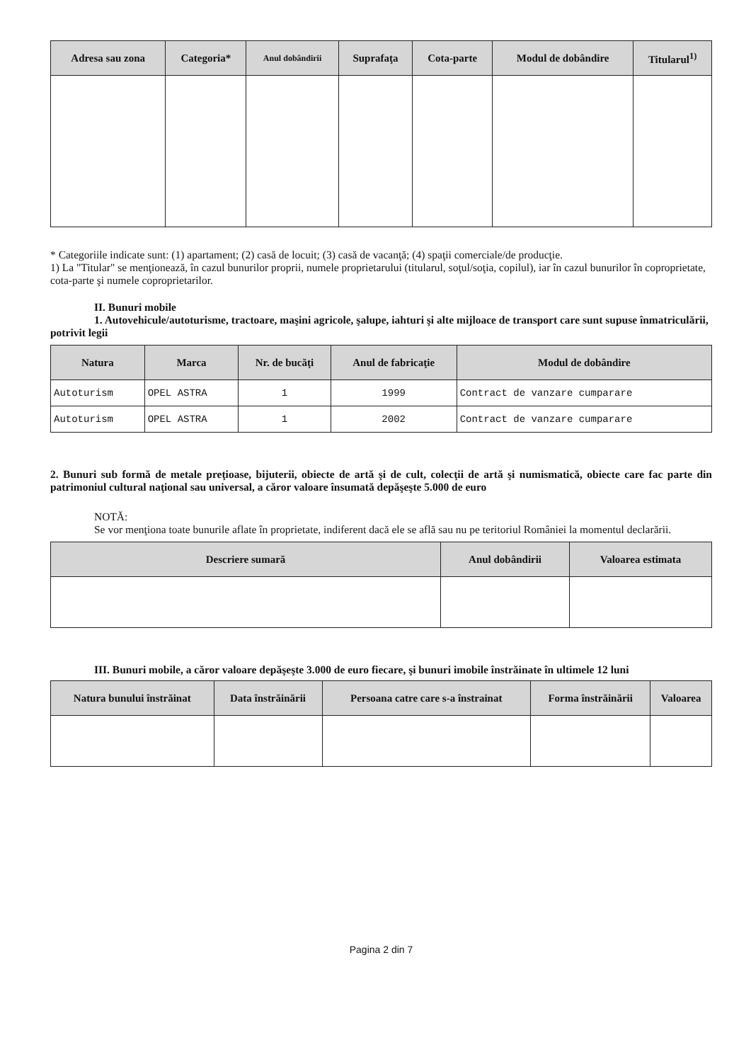| Adresa sau zona | Categoria* | Anul dobândirii | Suprafaţa | Cota-parte | Modul de dobândire | Titularul<sup>1)</sup> |
| --- | --- | --- | --- | --- | --- | --- |
* Categoriile indicate sunt: (1) apartament; (2) casă de locuit; (3) casă de vacanţă; (4) spaţii comerciale/de producţie.
1) La "Titular" se menţionează, în cazul bunurilor proprii, numele proprietarului (titularul, soţul/soţia, copilul), iar în cazul bunurilor în coproprietate, cota-parte şi numele coproprietarilor.
II. Bunuri mobile
1. Autovehicule/autoturisme, tractoare, maşini agricole, şalupe, iahturi şi alte mijloace de transport care sunt supuse înmatriculării, potrivit legii
| Natura | Marca | Nr. de bucăţi | Anul de fabricaţie | Modul de dobândire |
| --- | --- | --- | --- | --- |
| Autoturism | OPEL ASTRA | 1 | 1999 | Contract de vanzare cumparare |
| Autoturism | OPEL ASTRA | 1 | 2002 | Contract de vanzare cumparare |
2. Bunuri sub formă de metale preţioase, bijuterii, obiecte de artă şi de cult, colecţii de artă şi numismatică, obiecte care fac parte din patrimoniul cultural naţional sau universal, a căror valoare însumată depăşeşte 5.000 de euro
NOTĂ:
Se vor menţiona toate bunurile aflate în proprietate, indiferent dacă ele se află sau nu pe teritoriul României la momentul declarării.
| Descriere sumară | Anul dobândirii | Valoarea estimata |
| --- | --- | --- |
III. Bunuri mobile, a căror valoare depăşeşte 3.000 de euro fiecare, şi bunuri imobile înstrăinate în ultimele 12 luni
| Natura bunului înstrăinat | Data înstrăinării | Persoana catre care s-a înstrainat | Forma înstrăinării | Valoarea |
| --- | --- | --- | --- | --- |
Pagina 2 din 7